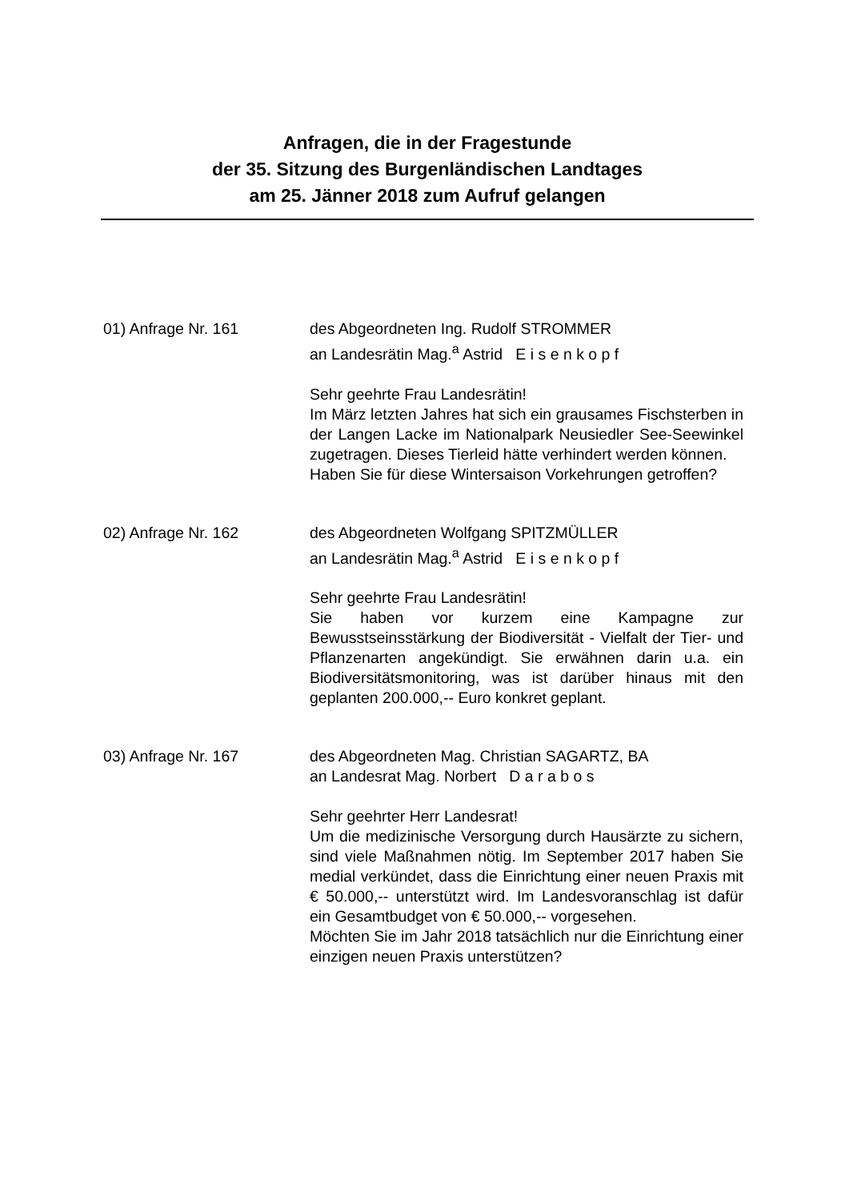Anfragen, die in der Fragestunde
der 35. Sitzung des Burgenländischen Landtages
am 25. Jänner 2018 zum Aufruf gelangen
01) Anfrage Nr. 161 des Abgeordneten Ing. Rudolf STROMMER
an Landesrätin Mag.<sup>a</sup> Astrid E i s e n k o p f
Sehr geehrte Frau Landesrätin!
Im März letzten Jahres hat sich ein grausames Fischsterben in der Langen Lacke im Nationalpark Neusiedler See-Seewinkel zugetragen. Dieses Tierleid hätte verhindert werden können.
Haben Sie für diese Wintersaison Vorkehrungen getroffen?
02) Anfrage Nr. 162 des Abgeordneten Wolfgang SPITZMÜLLER
an Landesrätin Mag.<sup>a</sup> Astrid E i s e n k o p f
Sehr geehrte Frau Landesrätin!
Sie haben vor kurzem eine Kampagne zur Bewusstseinsstärkung der Biodiversität - Vielfalt der Tier- und Pflanzenarten angekündigt. Sie erwähnen darin u.a. ein Biodiversitätsmonitoring, was ist darüber hinaus mit den geplanten 200.000,-- Euro konkret geplant.
03) Anfrage Nr. 167 des Abgeordneten Mag. Christian SAGARTZ, BA
an Landesrat Mag. Norbert D a r a b o s
Sehr geehrter Herr Landesrat!
Um die medizinische Versorgung durch Hausärzte zu sichern, sind viele Maßnahmen nötig. Im September 2017 haben Sie medial verkündet, dass die Einrichtung einer neuen Praxis mit € 50.000,-- unterstützt wird. Im Landesvoranschlag ist dafür ein Gesamtbudget von € 50.000,-- vorgesehen.
Möchten Sie im Jahr 2018 tatsächlich nur die Einrichtung einer einzigen neuen Praxis unterstützen?